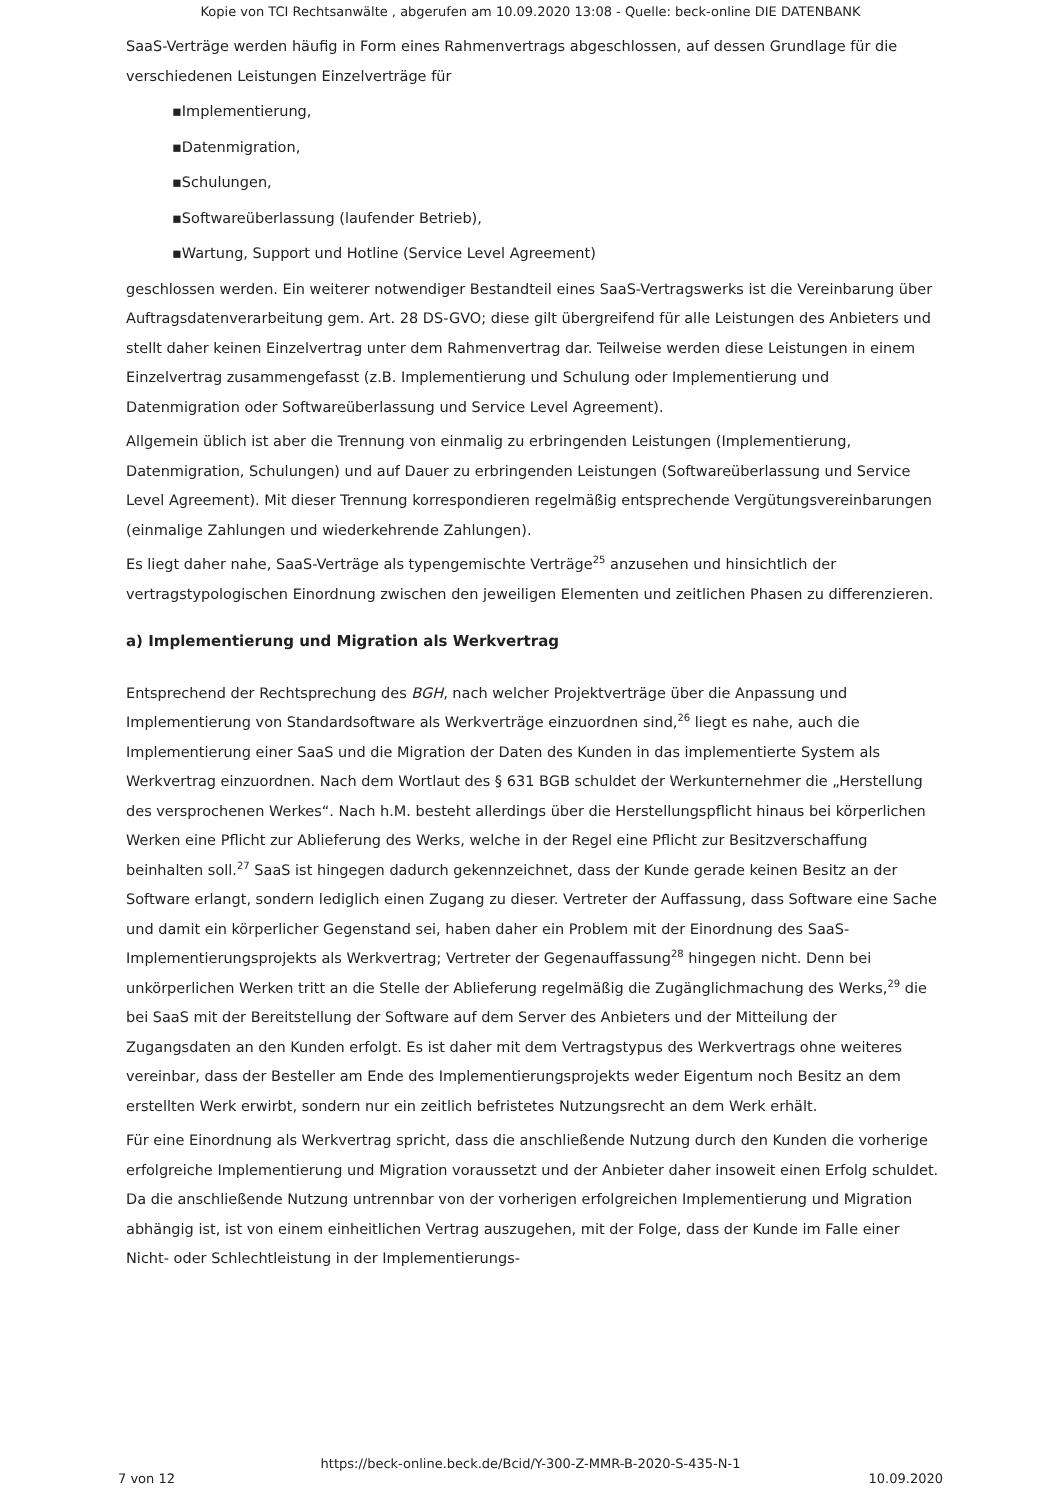Kopie von TCI Rechtsanwälte , abgerufen am 10.09.2020 13:08 - Quelle: beck-online DIE DATENBANK
SaaS-Verträge werden häufig in Form eines Rahmenvertrags abgeschlossen, auf dessen Grundlage für die verschiedenen Leistungen Einzelverträge für
▪Implementierung,
▪Datenmigration,
▪Schulungen,
▪Softwareüberlassung (laufender Betrieb),
▪Wartung, Support und Hotline (Service Level Agreement)
geschlossen werden. Ein weiterer notwendiger Bestandteil eines SaaS-Vertragswerks ist die Vereinbarung über Auftragsdatenverarbeitung gem. Art. 28 DS-GVO; diese gilt übergreifend für alle Leistungen des Anbieters und stellt daher keinen Einzelvertrag unter dem Rahmenvertrag dar. Teilweise werden diese Leistungen in einem Einzelvertrag zusammengefasst (z.B. Implementierung und Schulung oder Implementierung und Datenmigration oder Softwareüberlassung und Service Level Agreement).
Allgemein üblich ist aber die Trennung von einmalig zu erbringenden Leistungen (Implementierung, Datenmigration, Schulungen) und auf Dauer zu erbringenden Leistungen (Softwareüberlassung und Service Level Agreement). Mit dieser Trennung korrespondieren regelmäßig entsprechende Vergütungsvereinbarungen (einmalige Zahlungen und wiederkehrende Zahlungen).
Es liegt daher nahe, SaaS-Verträge als typengemischte Verträge<sup>25</sup> anzusehen und hinsichtlich der vertragstypologischen Einordnung zwischen den jeweiligen Elementen und zeitlichen Phasen zu differenzieren.
a) Implementierung und Migration als Werkvertrag
Entsprechend der Rechtsprechung des BGH, nach welcher Projektverträge über die Anpassung und Implementierung von Standardsoftware als Werkverträge einzuordnen sind,<sup>26</sup> liegt es nahe, auch die Implementierung einer SaaS und die Migration der Daten des Kunden in das implementierte System als Werkvertrag einzuordnen. Nach dem Wortlaut des § 631 BGB schuldet der Werkunternehmer die „Herstellung des versprochenen Werkes“. Nach h.M. besteht allerdings über die Herstellungspflicht hinaus bei körperlichen Werken eine Pflicht zur Ablieferung des Werks, welche in der Regel eine Pflicht zur Besitzverschaffung beinhalten soll.<sup>27</sup> SaaS ist hingegen dadurch gekennzeichnet, dass der Kunde gerade keinen Besitz an der Software erlangt, sondern lediglich einen Zugang zu dieser. Vertreter der Auffassung, dass Software eine Sache und damit ein körperlicher Gegenstand sei, haben daher ein Problem mit der Einordnung des SaaS-Implementierungsprojekts als Werkvertrag; Vertreter der Gegenauffassung<sup>28</sup> hingegen nicht. Denn bei unkörperlichen Werken tritt an die Stelle der Ablieferung regelmäßig die Zugänglichmachung des Werks,<sup>29</sup> die bei SaaS mit der Bereitstellung der Software auf dem Server des Anbieters und der Mitteilung der Zugangsdaten an den Kunden erfolgt. Es ist daher mit dem Vertragstypus des Werkvertrags ohne weiteres vereinbar, dass der Besteller am Ende des Implementierungsprojekts weder Eigentum noch Besitz an dem erstellten Werk erwirbt, sondern nur ein zeitlich befristetes Nutzungsrecht an dem Werk erhält.
Für eine Einordnung als Werkvertrag spricht, dass die anschließende Nutzung durch den Kunden die vorherige erfolgreiche Implementierung und Migration voraussetzt und der Anbieter daher insoweit einen Erfolg schuldet. Da die anschließende Nutzung untrennbar von der vorherigen erfolgreichen Implementierung und Migration abhängig ist, ist von einem einheitlichen Vertrag auszugehen, mit der Folge, dass der Kunde im Falle einer Nicht- oder Schlechtleistung in der Implementierungs-
https://beck-online.beck.de/Bcid/Y-300-Z-MMR-B-2020-S-435-N-1
7 von 12 10.09.2020